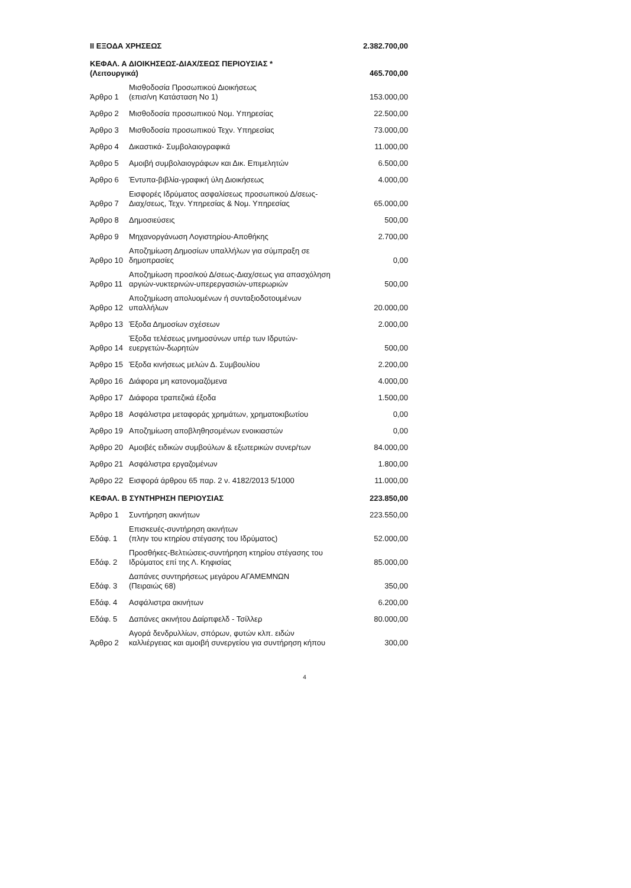| ΙΙ ΕΞΟΔΑ ΧΡΗΣΕΩΣ | | 2.382.700,00 |
| ΚΕΦΑΛ. Α ΔΙΟΙΚΗΣΕΩΣ-ΔΙΑΧ/ΣΕΩΣ ΠΕΡΙΟΥΣΙΑΣ * (Λειτουργικά) | | 465.700,00 |
| Άρθρο 1 | Μισθοδοσία Προσωπικού Διοικήσεως (επισ/νη Κατάσταση Νο 1) | 153.000,00 |
| Άρθρο 2 | Μισθοδοσία προσωπικού Νομ. Υπηρεσίας | 22.500,00 |
| Άρθρο 3 | Μισθοδοσία προσωπικού Τεχν. Υπηρεσίας | 73.000,00 |
| Άρθρο 4 | Δικαστικά- Συμβολαιογραφικά | 11.000,00 |
| Άρθρο 5 | Αμοιβή συμβολαιογράφων και Δικ. Επιμελητών | 6.500,00 |
| Άρθρο 6 | Έντυπα-βιβλία-γραφική ύλη Διοικήσεως | 4.000,00 |
| Άρθρο 7 | Εισφορές Ιδρύματος ασφαλίσεως προσωπικού Δ/σεως-Διαχ/σεως, Τεχν. Υπηρεσίας & Νομ. Υπηρεσίας | 65.000,00 |
| Άρθρο 8 | Δημοσιεύσεις | 500,00 |
| Άρθρο 9 | Μηχανοργάνωση Λογιστηρίου-Αποθήκης | 2.700,00 |
| Άρθρο 10 | Αποζημίωση Δημοσίων υπαλλήλων για σύμπραξη σε δημοπρασίες | 0,00 |
| Άρθρο 11 | Αποζημίωση προσ/κού Δ/σεως-Διαχ/σεως για απασχόληση αργιών-νυκτερινών-υπερεργασιών-υπερωριών | 500,00 |
| Άρθρο 12 | Αποζημίωση απολυομένων ή συνταξιοδοτουμένων υπαλλήλων | 20.000,00 |
| Άρθρο 13 | Έξοδα Δημοσίων σχέσεων | 2.000,00 |
| Άρθρο 14 | Έξοδα τελέσεως μνημοσύνων υπέρ των Ιδρυτών-ευεργετών-δωρητών | 500,00 |
| Άρθρο 15 | Έξοδα κινήσεως μελών Δ. Συμβουλίου | 2.200,00 |
| Άρθρο 16 | Διάφορα μη κατονομαζόμενα | 4.000,00 |
| Άρθρο 17 | Διάφορα τραπεζικά έξοδα | 1.500,00 |
| Άρθρο 18 | Ασφάλιστρα μεταφοράς χρημάτων, χρηματοκιβωτίου | 0,00 |
| Άρθρο 19 | Αποζημίωση αποβληθησομένων ενοικιαστών | 0,00 |
| Άρθρο 20 | Αμοιβές ειδικών συμβούλων & εξωτερικών συνερ/των | 84.000,00 |
| Άρθρο 21 | Ασφάλιστρα εργαζομένων | 1.800,00 |
| Άρθρο 22 | Εισφορά άρθρου 65 παρ. 2 ν. 4182/2013 5/1000 | 11.000,00 |
| ΚΕΦΑΛ. Β ΣΥΝΤΗΡΗΣΗ ΠΕΡΙΟΥΣΙΑΣ | | 223.850,00 |
| Άρθρο 1 | Συντήρηση ακινήτων | 223.550,00 |
| Εδάφ. 1 | Επισκευές-συντήρηση ακινήτων (πλην του κτηρίου στέγασης του Ιδρύματος) | 52.000,00 |
| Εδάφ. 2 | Προσθήκες-Βελτιώσεις-συντήρηση κτηρίου στέγασης του Ιδρύματος επί της Λ. Κηφισίας | 85.000,00 |
| Εδάφ. 3 | Δαπάνες συντηρήσεως μεγάρου ΑΓΑΜΕΜΝΩΝ (Πειραιώς 68) | 350,00 |
| Εδάφ. 4 | Ασφάλιστρα ακινήτων | 6.200,00 |
| Εδάφ. 5 | Δαπάνες ακινήτου Δαίρπφελδ - Τσίλλερ | 80.000,00 |
| Άρθρο 2 | Αγορά δενδρυλλίων, σπόρων, φυτών κλπ. ειδών καλλιέργειας και αμοιβή συνεργείου για συντήρηση κήπου | 300,00 |
4